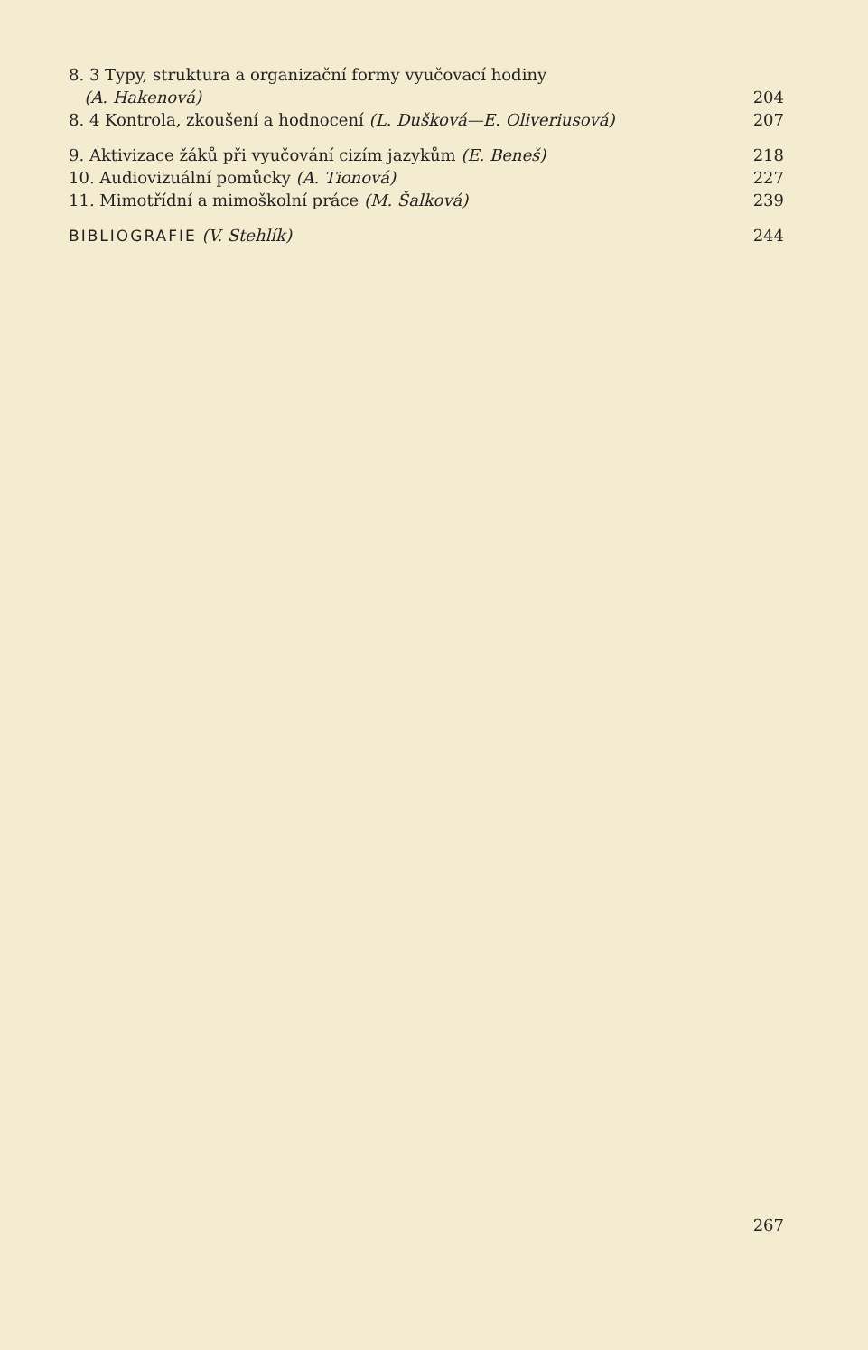8. 3 Typy, struktura a organizační formy vyučovací hodiny
(A. Hakenová) 204
8. 4 Kontrola, zkoušení a hodnocení (L. Dušková—E. Oliveriusová) 207
9. Aktivizace žáků při vyučování cizím jazykům (E. Beneš) 218
10. Audiovizuální pomůcky (A. Tionová) 227
11. Mimotřídní a mimoškolní práce (M. Šalková) 239
BIBLIOGRAFIE (V. Stehlík) 244
267